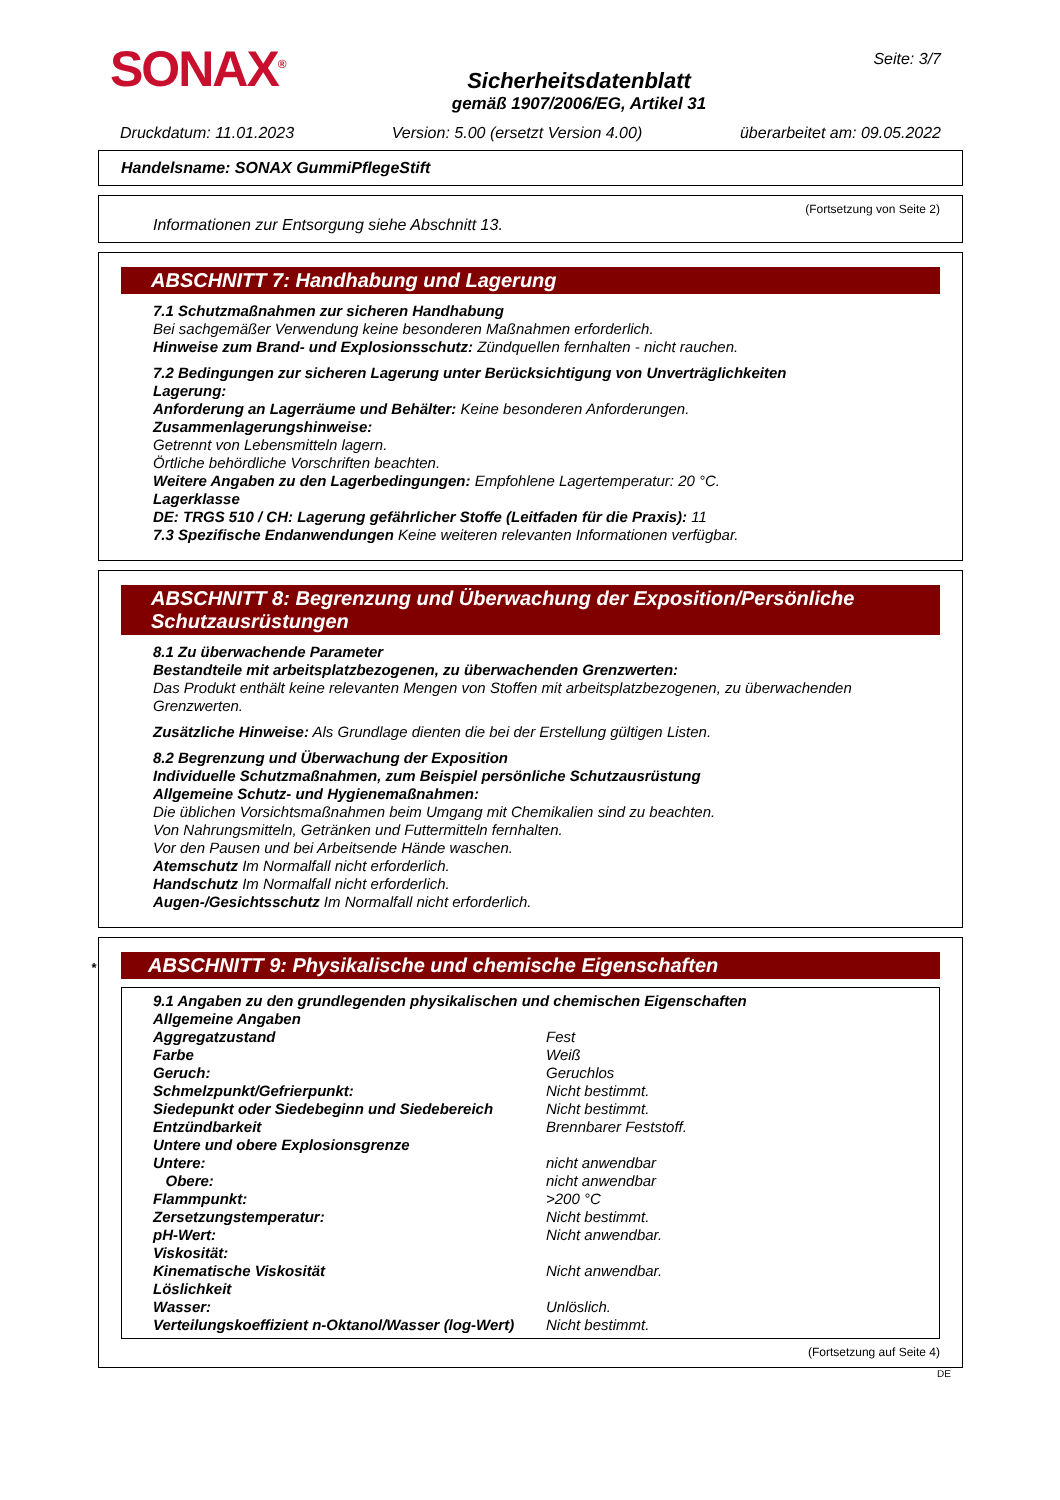SONAX<sup>®</sup>
Sicherheitsdatenblatt
gemäß 1907/2006/EG, Artikel 31
Seite: 3/7
Druckdatum: 11.01.2023 Version: 5.00 (ersetzt Version 4.00) überarbeitet am: 09.05.2022
Handelsname: SONAX GummiPflegeStift
(Fortsetzung von Seite 2)
Informationen zur Entsorgung siehe Abschnitt 13.
ABSCHNITT 7: Handhabung und Lagerung
7.1 Schutzmaßnahmen zur sicheren Handhabung
Bei sachgemäßer Verwendung keine besonderen Maßnahmen erforderlich.
Hinweise zum Brand- und Explosionsschutz: Zündquellen fernhalten - nicht rauchen.
7.2 Bedingungen zur sicheren Lagerung unter Berücksichtigung von Unverträglichkeiten
Lagerung:
Anforderung an Lagerräume und Behälter: Keine besonderen Anforderungen.
Zusammenlagerungshinweise:
Getrennt von Lebensmitteln lagern.
Örtliche behördliche Vorschriften beachten.
Weitere Angaben zu den Lagerbedingungen: Empfohlene Lagertemperatur: 20 °C.
Lagerklasse
DE: TRGS 510 / CH: Lagerung gefährlicher Stoffe (Leitfaden für die Praxis): 11
7.3 Spezifische Endanwendungen Keine weiteren relevanten Informationen verfügbar.
ABSCHNITT 8: Begrenzung und Überwachung der Exposition/Persönliche Schutzausrüstungen
8.1 Zu überwachende Parameter
Bestandteile mit arbeitsplatzbezogenen, zu überwachenden Grenzwerten:
Das Produkt enthält keine relevanten Mengen von Stoffen mit arbeitsplatzbezogenen, zu überwachenden Grenzwerten.
Zusätzliche Hinweise: Als Grundlage dienten die bei der Erstellung gültigen Listen.
8.2 Begrenzung und Überwachung der Exposition
Individuelle Schutzmaßnahmen, zum Beispiel persönliche Schutzausrüstung
Allgemeine Schutz- und Hygienemaßnahmen:
Die üblichen Vorsichtsmaßnahmen beim Umgang mit Chemikalien sind zu beachten.
Von Nahrungsmitteln, Getränken und Futtermitteln fernhalten.
Vor den Pausen und bei Arbeitsende Hände waschen.
Atemschutz Im Normalfall nicht erforderlich.
Handschutz Im Normalfall nicht erforderlich.
Augen-/Gesichtsschutz Im Normalfall nicht erforderlich.
* ABSCHNITT 9: Physikalische und chemische Eigenschaften
| 9.1 Angaben zu den grundlegenden physikalischen und chemischen Eigenschaften | |
| Allgemeine Angaben | |
| Aggregatzustand | Fest |
| Farbe | Weiß |
| Geruch: | Geruchlos |
| Schmelzpunkt/Gefrierpunkt: | Nicht bestimmt. |
| Siedepunkt oder Siedebeginn und Siedebereich | Nicht bestimmt. |
| Entzündbarkeit | Brennbarer Feststoff. |
| Untere und obere Explosionsgrenze | |
| Untere: | nicht anwendbar |
| Obere: | nicht anwendbar |
| Flammpunkt: | >200 °C |
| Zersetzungstemperatur: | Nicht bestimmt. |
| pH-Wert: | Nicht anwendbar. |
| Viskosität: | |
| Kinematische Viskosität | Nicht anwendbar. |
| Löslichkeit | |
| Wasser: | Unlöslich. |
| Verteilungskoeffizient n-Oktanol/Wasser (log-Wert) | Nicht bestimmt. |
(Fortsetzung auf Seite 4)
DE